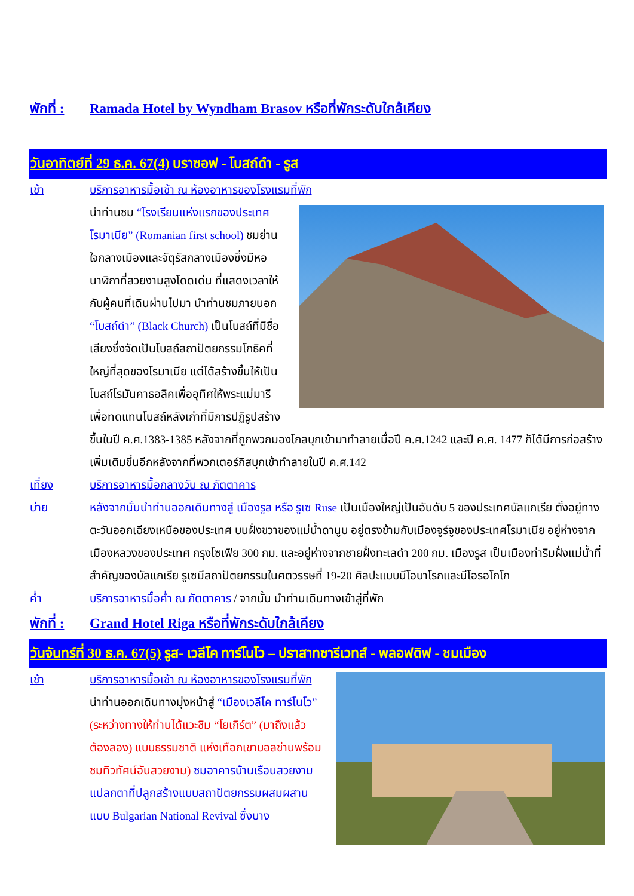พักที่ : Ramada Hotel by Wyndham Brasov หรือที่พักระดับใกล้เคียง
วันอาทิตย์ที่ 29 ธ.ค. 67(4) บราซอฟ - โบสถ์ดำ - รูส
เช้า บริการอาหารมื้อเช้า ณ ห้องอาหารของโรงแรมที่พัก
นำท่านชม “โรงเรียนแห่งแรกของประเทศโรมาเนีย” (Romanian first school) ชมย่านใจกลางเมืองและจัตุรัสกลางเมืองซึ่งมีหอนาฬิกาที่สวยงามสูงโดดเด่น ที่แสดงเวลาให้กับผู้คนที่เดินผ่านไปมา นำท่านชมภายนอก “โบสถ์ดำ” (Black Church) เป็นโบสถ์ที่มีชื่อเสียงซึ่งจัดเป็นโบสถ์สถาปัตยกรรมโกธิคที่ใหญ่ที่สุดของโรมาเนีย แต่ได้สร้างขึ้นให้เป็นโบสถ์โรมันคาธอลิคเพื่ออุทิศให้พระแม่มารี เพื่อทดแทนโบสถ์หลังเก่าที่มีการปฏิรูปสร้างขึ้นในปี ค.ศ.1383-1385 หลังจากที่ถูกพวกมองโกลบุกเข้ามาทำลายเมื่อปี ค.ศ.1242 และปี ค.ศ. 1477 ก็ได้มีการก่อสร้างเพิ่มเติมขึ้นอีกหลังจากที่พวกเตอร์กิสบุกเข้าทำลายในปี ค.ศ.142
เที่ยง บริการอาหารมื้อกลางวัน ณ ภัตตาคาร
บ่าย หลังจากนั้นนำท่านออกเดินทางสู่ เมืองรูส หรือ รูเซ Ruse เป็นเมืองใหญ่เป็นอันดับ 5 ของประเทศบัลแกเรีย ตั้งอยู่ทางตะวันออกเฉียงเหนือของประเทศ บนฝั่งขวาของแม่น้ำดานูบ อยู่ตรงข้ามกับเมืองจูร์จูของประเทศโรมาเนีย อยู่ห่างจากเมืองหลวงของประเทศ กรุงโซเฟีย 300 กม. และอยู่ห่างจากชายฝั่งทะเลดำ 200 กม. เมืองรูส เป็นเมืองท่าริมฝั่งแม่น้ำที่สำคัญของบัลแกเรีย รูเซมีสถาปัตยกรรมในศตวรรษที่ 19-20 ศิลปะแบบนีโอบาโรกและนีโอรอโกโก
ค่ำ บริการอาหารมื้อค่ำ ณ ภัตตาคาร / จากนั้น นำท่านเดินทางเข้าสู่ที่พัก
พักที่ : Grand Hotel Riga หรือที่พักระดับใกล้เคียง
วันจันทร์ที่ 30 ธ.ค. 67(5) รูส- เวลีโค ทาร์โนโว – ปราสาทซารีเวทส์ - พลอฟดิฟ - ชมเมือง
เช้า บริการอาหารมื้อเช้า ณ ห้องอาหารของโรงแรมที่พัก
นำท่านออกเดินทางมุ่งหน้าสู่ “เมืองเวลีโค ทาร์โนโว” (ระหว่างทางให้ท่านได้แวะชิม “โยเกิร์ต” (มาถึงแล้วต้องลอง) แบบธรรมชาติ แห่งเทือกเขาบอลข่านพร้อมชมทิวทัศน์อันสวยงาม) ชมอาคารบ้านเรือนสวยงามแปลกตาที่ปลูกสร้างแบบสถาปัตยกรรมผสมผสานแบบ Bulgarian National Revival ซึ่งบาง